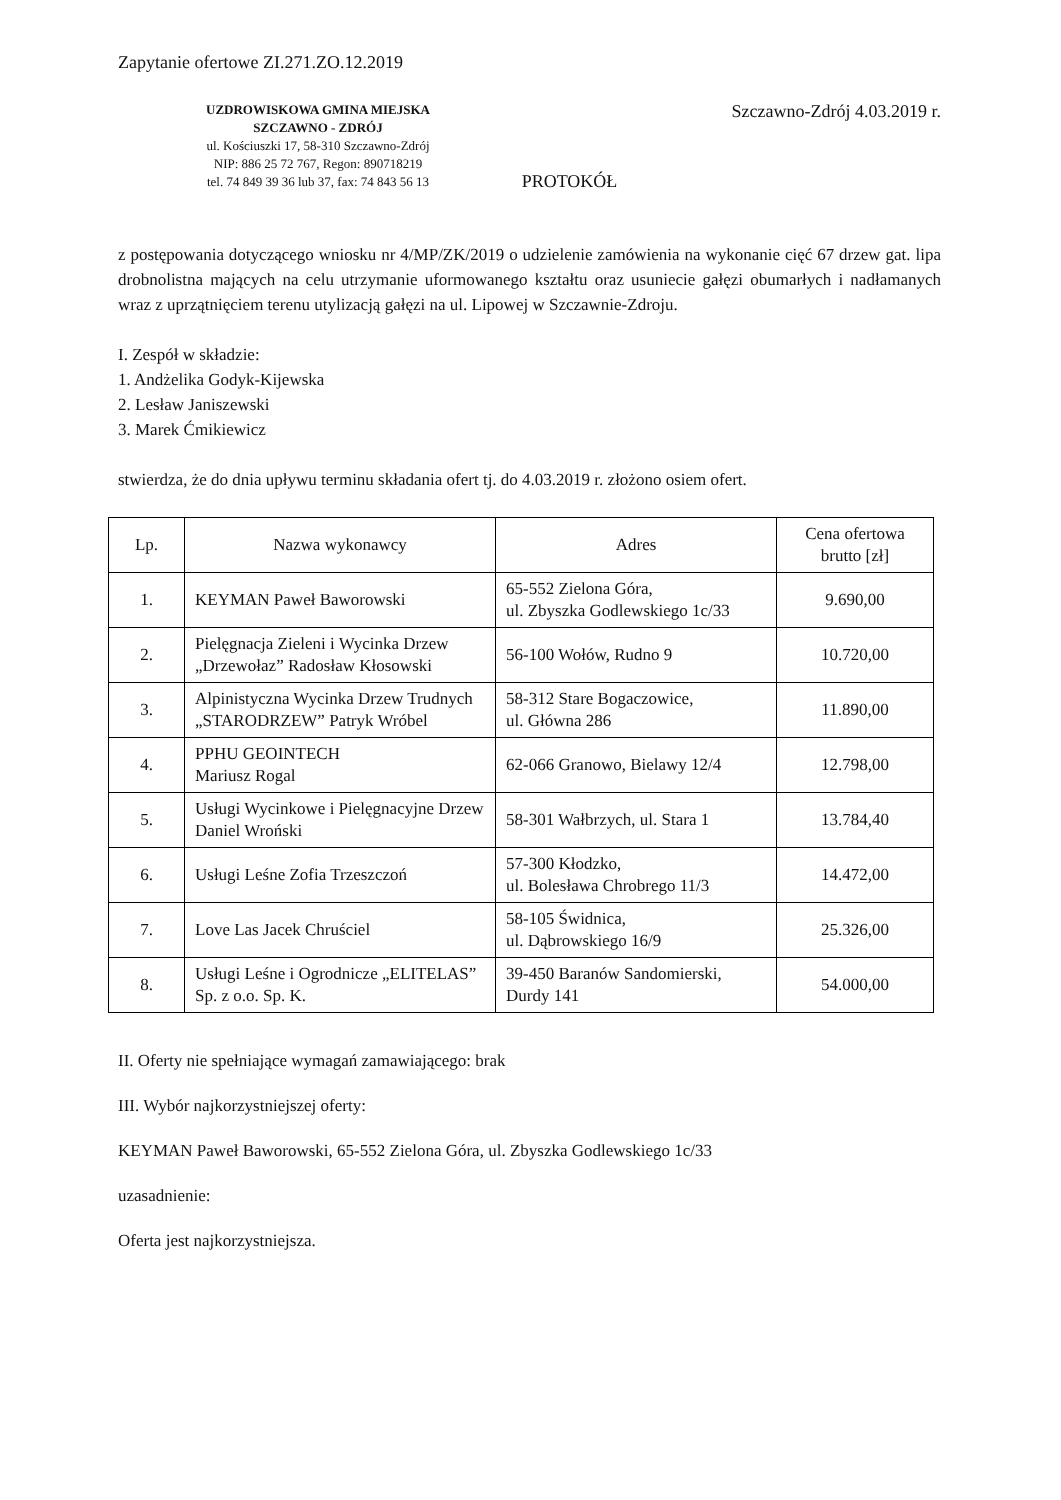Zapytanie ofertowe ZI.271.ZO.12.2019
UZDROWISKOWA GMINA MIEJSKA
SZCZAWNO - ZDRÓJ
ul. Kościuszki 17, 58-310 Szczawno-Zdrój
NIP: 886 25 72 767, Regon: 890718219
tel. 74 849 39 36 lub 37, fax: 74 843 56 13
Szczawno-Zdrój 4.03.2019 r.
PROTOKÓŁ
z postępowania dotyczącego wniosku nr 4/MP/ZK/2019 o udzielenie zamówienia na wykonanie cięć 67 drzew gat. lipa drobnolistna mających na celu utrzymanie uformowanego kształtu oraz usuniecie gałęzi obumarłych i nadłamanych wraz z uprzątnięciem terenu utylizacją gałęzi na ul. Lipowej w Szczawnie-Zdroju.
I. Zespół w składzie:
1. Andżelika Godyk-Kijewska
2. Lesław Janiszewski
3. Marek Ćmikiewicz
stwierdza, że do dnia upływu terminu składania ofert tj. do 4.03.2019 r. złożono osiem ofert.
| Lp. | Nazwa wykonawcy | Adres | Cena ofertowa brutto [zł] |
| --- | --- | --- | --- |
| 1. | KEYMAN Paweł Baworowski | 65-552 Zielona Góra, ul. Zbyszka Godlewskiego 1c/33 | 9.690,00 |
| 2. | Pielęgnacja Zieleni i Wycinka Drzew „Drzewołaz” Radosław Kłosowski | 56-100 Wołów, Rudno 9 | 10.720,00 |
| 3. | Alpinistyczna Wycinka Drzew Trudnych „STARODRZEW” Patryk Wróbel | 58-312 Stare Bogaczowice, ul. Główna 286 | 11.890,00 |
| 4. | PPHU GEOINTECH Mariusz Rogal | 62-066 Granowo, Bielawy 12/4 | 12.798,00 |
| 5. | Usługi Wycinkowe i Pielęgnacyjne Drzew Daniel Wroński | 58-301 Wałbrzych, ul. Stara 1 | 13.784,40 |
| 6. | Usługi Leśne Zofia Trzeszczoń | 57-300 Kłodzko, ul. Bolesława Chrobrego 11/3 | 14.472,00 |
| 7. | Love Las Jacek Chruściel | 58-105 Świdnica, ul. Dąbrowskiego 16/9 | 25.326,00 |
| 8. | Usługi Leśne i Ogrodnicze „ELITELAS” Sp. z o.o. Sp. K. | 39-450 Baranów Sandomierski, Durdy 141 | 54.000,00 |
II. Oferty nie spełniające wymagań zamawiającego: brak
III. Wybór najkorzystniejszej oferty:
KEYMAN Paweł Baworowski, 65-552 Zielona Góra, ul. Zbyszka Godlewskiego 1c/33
uzasadnienie:
Oferta jest najkorzystniejsza.